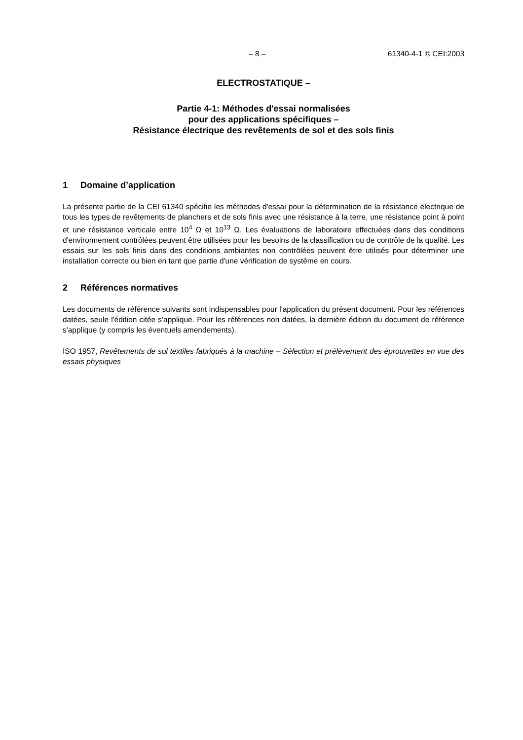– 8 – 61340-4-1 © CEI:2003
ELECTROSTATIQUE –
Partie 4-1: Méthodes d'essai normalisées
pour des applications spécifiques –
Résistance électrique des revêtements de sol et des sols finis
1 Domaine d’application
La présente partie de la CEI 61340 spécifie les méthodes d'essai pour la détermination de la résistance électrique de tous les types de revêtements de planchers et de sols finis avec une résistance à la terre, une résistance point à point et une résistance verticale entre 10<sup>4</sup> Ω et 10<sup>13</sup> Ω. Les évaluations de laboratoire effectuées dans des conditions d'environnement contrôlées peuvent être utilisées pour les besoins de la classification ou de contrôle de la qualité. Les essais sur les sols finis dans des conditions ambiantes non contrôlées peuvent être utilisés pour déterminer une installation correcte ou bien en tant que partie d'une vérification de système en cours.
2 Références normatives
Les documents de référence suivants sont indispensables pour l'application du présent document. Pour les références datées, seule l'édition citée s'applique. Pour les références non datées, la dernière édition du document de référence s'applique (y compris les éventuels amendements).
ISO 1957, Revêtements de sol textiles fabriqués à la machine – Sélection et prélèvement des éprouvettes en vue des essais physiques